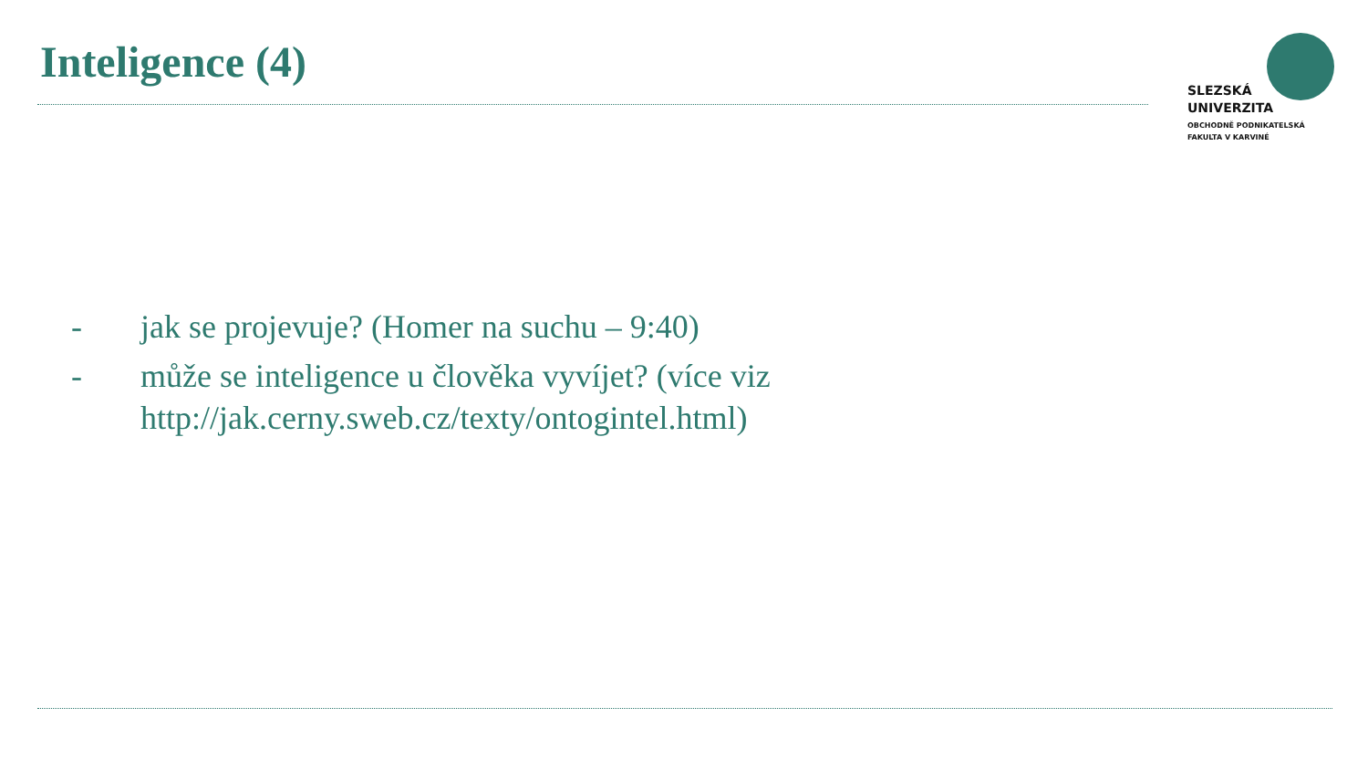Inteligence (4)
SLEZSKÁ
UNIVERZITA
OBCHODNĚ PODNIKATELSKÁ
FAKULTA V KARVINÉ
- jak se projevuje? (Homer na suchu – 9:40)
- může se inteligence u člověka vyvíjet? (více viz http://jak.cerny.sweb.cz/texty/ontogintel.html)